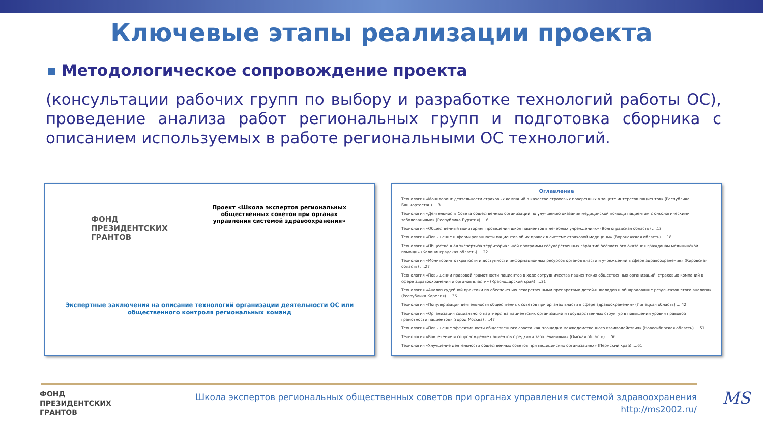Ключевые этапы реализации проекта
Методологическое сопровождение проекта
(консультации рабочих групп по выбору и разработке технологий работы ОС), проведение анализа работ региональных групп и подготовка сборника с описанием используемых в работе региональными ОС технологий.
ФОНД
ПРЕЗИДЕНТСКИХ
ГРАНТОВ
Проект «Школа экспертов региональных общественных советов при органах управления системой здравоохранения»
Экспертные заключения на описание технологий организации деятельности ОС или общественного контроля региональных команд
Оглавление
Технология «Мониторинг деятельности страховых компаний в качестве страховых поверенных в защите интересов пациентов» (Республика Башкортостан) ....3
Технология «Деятельность Совета общественных организаций по улучшению оказания медицинской помощи пациентам с онкологическими заболеваниями» (Республика Бурятия) ....6
Технология «Общественный мониторинг проведения школ пациентов в лечебных учреждениях» (Волгоградская область) ....13
Технология «Повышение информированности пациентов об их правах в системе страховой медицины» (Воронежская область) ....18
Технология «Общественная экспертиза территориальной программы государственных гарантий бесплатного оказания гражданам медицинской помощи» (Калининградская область) ....22
Технология «Мониторинг открытости и доступности информационных ресурсов органов власти и учреждений в сфере здравоохранения» (Кировская область) ....27
Технология «Повышении правовой грамотности пациентов в ходе сотрудничества пациентских общественных организаций, страховых компаний в сфере здравоохранения и органов власти» (Краснодарский край) ....31
Технология «Анализ судебной практики по обеспечению лекарственными препаратами детей-инвалидов и обнародование результатов этого анализа» (Республика Карелия) ....36
Технология «Популяризация деятельности общественных советов при органах власти в сфере здравоохранения» (Липецкая область) ....42
Технология «Организация социального партнерства пациентских организаций и государственных структур в повышении уровня правовой грамотности пациентов» (город Москва) ....47
Технология «Повышение эффективности общественного совета как площадки межведомственного взаимодействия» (Новосибирская область) ....51
Технология «Вовлечение и сопровождение пациентов с редкими заболеваниями» (Омская область) ....56
Технология «Улучшение деятельности общественных советов при медицинских организациях» (Пермский край) ....61
ФОНД
ПРЕЗИДЕНТСКИХ
ГРАНТОВ
Школа экспертов региональных общественных советов при органах управления системой здравоохранения
http://ms2002.ru/
MS